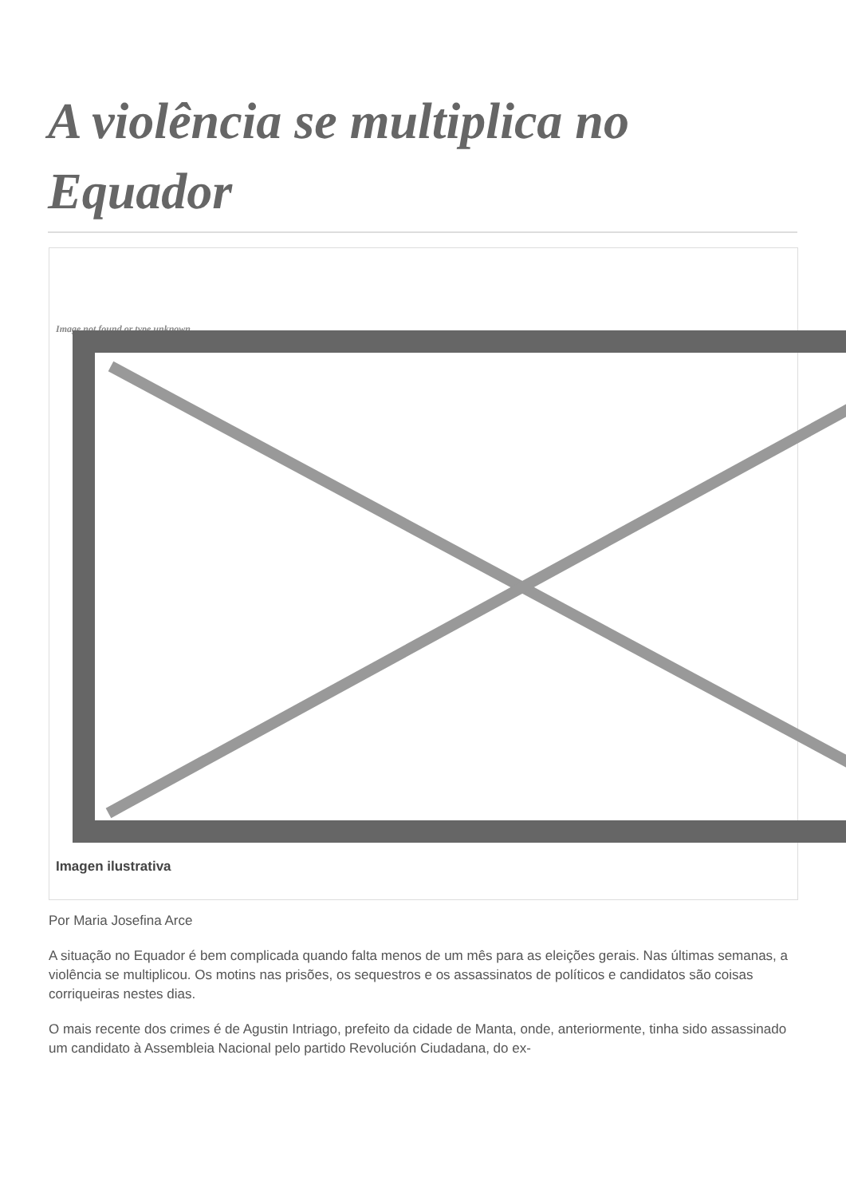A violência se multiplica no Equador
Image not found or type unknown
Imagen ilustrativa
Por Maria Josefina Arce
A situação no Equador é bem complicada quando falta menos de um mês para as eleições gerais. Nas últimas semanas, a violência se multiplicou. Os motins nas prisões, os sequestros e os assassinatos de políticos e candidatos são coisas corriqueiras nestes dias.
O mais recente dos crimes é de Agustin Intriago, prefeito da cidade de Manta, onde, anteriormente, tinha sido assassinado um candidato à Assembleia Nacional pelo partido Revolución Ciudadana, do ex-